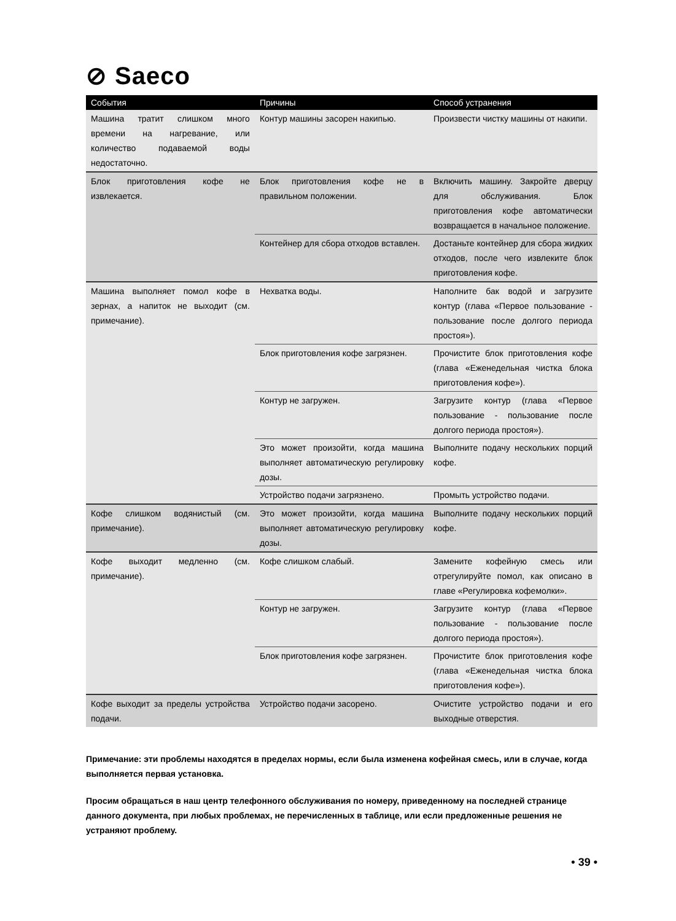⊘ Saeco
| События | Причины | Способ устранения |
| --- | --- | --- |
| Машина тратит слишком много времени на нагревание, или количество подаваемой воды недостаточно. | Контур машины засорен накипью. | Произвести чистку машины от накипи. |
| Блок приготовления кофе не извлекается. | Блок приготовления кофе не в правильном положении. | Включить машину. Закройте дверцу для обслуживания. Блок приготовления кофе автоматически возвращается в начальное положение. |
| | Контейнер для сбора отходов вставлен. | Достаньте контейнер для сбора жидких отходов, после чего извлеките блок приготовления кофе. |
| Машина выполняет помол кофе в зернах, а напиток не выходит (см. примечание). | Нехватка воды. | Наполните бак водой и загрузите контур (глава «Первое пользование - пользование после долгого периода простоя»). |
| | Блок приготовления кофе загрязнен. | Прочистите блок приготовления кофе (глава «Еженедельная чистка блока приготовления кофе»). |
| | Контур не загружен. | Загрузите контур (глава «Первое пользование - пользование после долгого периода простоя»). |
| | Это может произойти, когда машина выполняет автоматическую регулировку дозы. | Выполните подачу нескольких порций кофе. |
| | Устройство подачи загрязнено. | Промыть устройство подачи. |
| Кофе слишком водянистый (см. примечание). | Это может произойти, когда машина выполняет автоматическую регулировку дозы. | Выполните подачу нескольких порций кофе. |
| Кофе выходит медленно (см. примечание). | Кофе слишком слабый. | Замените кофейную смесь или отрегулируйте помол, как описано в главе «Регулировка кофемолки». |
| | Контур не загружен. | Загрузите контур (глава «Первое пользование - пользование после долгого периода простоя»). |
| | Блок приготовления кофе загрязнен. | Прочистите блок приготовления кофе (глава «Еженедельная чистка блока приготовления кофе»). |
| Кофе выходит за пределы устройства подачи. | Устройство подачи засорено. | Очистите устройство подачи и его выходные отверстия. |
Примечание: эти проблемы находятся в пределах нормы, если была изменена кофейная смесь, или в случае, когда выполняется первая установка.
Просим обращаться в наш центр телефонного обслуживания по номеру, приведенному на последней странице данного документа, при любых проблемах, не перечисленных в таблице, или если предложенные решения не устраняют проблему.
• 39 •